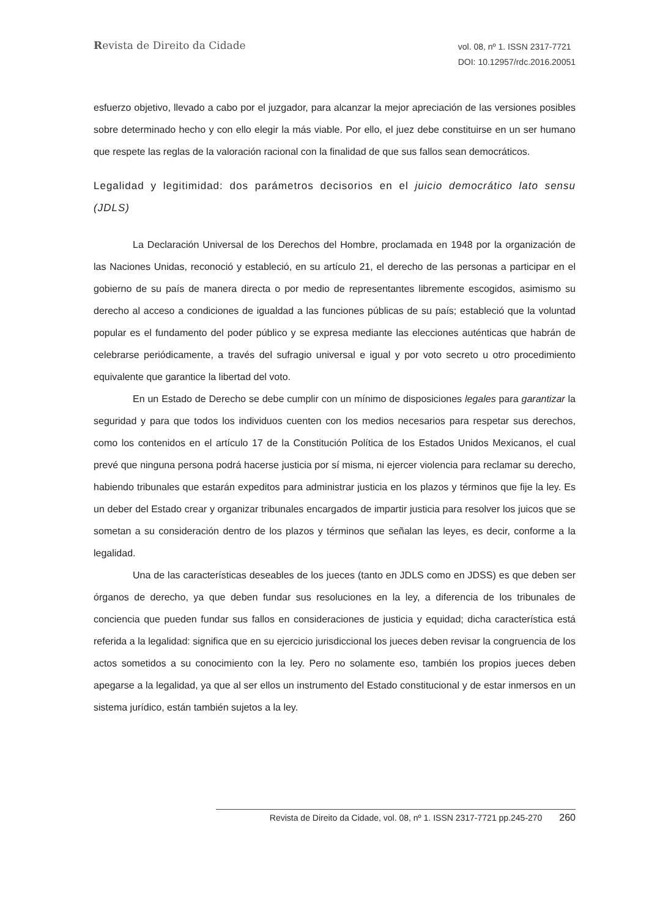Revista de Direito da Cidade
vol. 08, nº 1. ISSN 2317-7721
DOI: 10.12957/rdc.2016.20051
esfuerzo objetivo, llevado a cabo por el juzgador, para alcanzar la mejor apreciación de las versiones posibles sobre determinado hecho y con ello elegir la más viable. Por ello, el juez debe constituirse en un ser humano que respete las reglas de la valoración racional con la finalidad de que sus fallos sean democráticos.
Legalidad y legitimidad: dos parámetros decisorios en el juicio democrático lato sensu (JDLS)
La Declaración Universal de los Derechos del Hombre, proclamada en 1948 por la organización de las Naciones Unidas, reconoció y estableció, en su artículo 21, el derecho de las personas a participar en el gobierno de su país de manera directa o por medio de representantes libremente escogidos, asimismo su derecho al acceso a condiciones de igualdad a las funciones públicas de su país; estableció que la voluntad popular es el fundamento del poder público y se expresa mediante las elecciones auténticas que habrán de celebrarse periódicamente, a través del sufragio universal e igual y por voto secreto u otro procedimiento equivalente que garantice la libertad del voto.
En un Estado de Derecho se debe cumplir con un mínimo de disposiciones legales para garantizar la seguridad y para que todos los individuos cuenten con los medios necesarios para respetar sus derechos, como los contenidos en el artículo 17 de la Constitución Política de los Estados Unidos Mexicanos, el cual prevé que ninguna persona podrá hacerse justicia por sí misma, ni ejercer violencia para reclamar su derecho, habiendo tribunales que estarán expeditos para administrar justicia en los plazos y términos que fije la ley. Es un deber del Estado crear y organizar tribunales encargados de impartir justicia para resolver los juicos que se sometan a su consideración dentro de los plazos y términos que señalan las leyes, es decir, conforme a la legalidad.
Una de las características deseables de los jueces (tanto en JDLS como en JDSS) es que deben ser órganos de derecho, ya que deben fundar sus resoluciones en la ley, a diferencia de los tribunales de conciencia que pueden fundar sus fallos en consideraciones de justicia y equidad; dicha característica está referida a la legalidad: significa que en su ejercicio jurisdiccional los jueces deben revisar la congruencia de los actos sometidos a su conocimiento con la ley. Pero no solamente eso, también los propios jueces deben apegarse a la legalidad, ya que al ser ellos un instrumento del Estado constitucional y de estar inmersos en un sistema jurídico, están también sujetos a la ley.
Revista de Direito da Cidade, vol. 08, nº 1. ISSN 2317-7721 pp.245-270 260